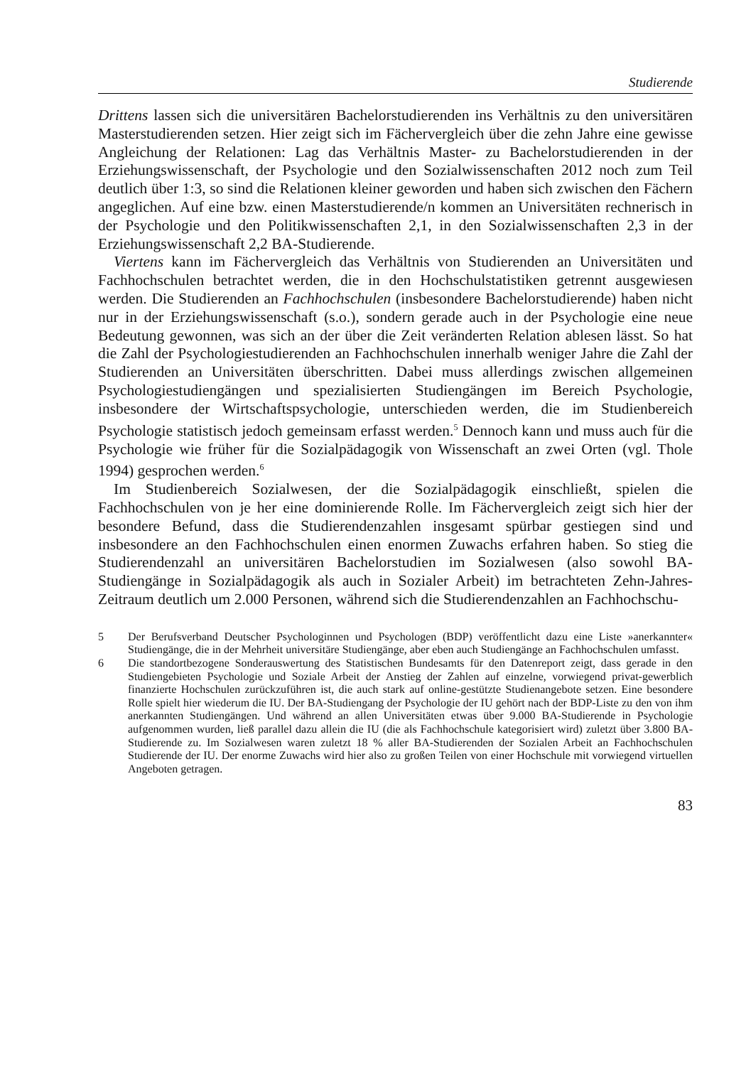Studierende
Drittens lassen sich die universitären Bachelorstudierenden ins Verhältnis zu den universitären Masterstudierenden setzen. Hier zeigt sich im Fächervergleich über die zehn Jahre eine gewisse Angleichung der Relationen: Lag das Verhältnis Master- zu Bachelorstudierenden in der Erziehungswissenschaft, der Psychologie und den Sozialwissenschaften 2012 noch zum Teil deutlich über 1:3, so sind die Relationen kleiner geworden und haben sich zwischen den Fächern angeglichen. Auf eine bzw. einen Masterstudierende/n kommen an Universitäten rechnerisch in der Psychologie und den Politikwissenschaften 2,1, in den Sozialwissenschaften 2,3 in der Erziehungswissenschaft 2,2 BA-Studierende.
Viertens kann im Fächervergleich das Verhältnis von Studierenden an Universitäten und Fachhochschulen betrachtet werden, die in den Hochschulstatistiken getrennt ausgewiesen werden. Die Studierenden an Fachhochschulen (insbesondere Bachelorstudierende) haben nicht nur in der Erziehungswissenschaft (s.o.), sondern gerade auch in der Psychologie eine neue Bedeutung gewonnen, was sich an der über die Zeit veränderten Relation ablesen lässt. So hat die Zahl der Psychologiestudierenden an Fachhochschulen innerhalb weniger Jahre die Zahl der Studierenden an Universitäten überschritten. Dabei muss allerdings zwischen allgemeinen Psychologiestudiengängen und spezialisierten Studiengängen im Bereich Psychologie, insbesondere der Wirtschaftspsychologie, unterschieden werden, die im Studienbereich Psychologie statistisch jedoch gemeinsam erfasst werden.<sup>5</sup> Dennoch kann und muss auch für die Psychologie wie früher für die Sozialpädagogik von Wissenschaft an zwei Orten (vgl. Thole 1994) gesprochen werden.<sup>6</sup>
Im Studienbereich Sozialwesen, der die Sozialpädagogik einschließt, spielen die Fachhochschulen von je her eine dominierende Rolle. Im Fächervergleich zeigt sich hier der besondere Befund, dass die Studierendenzahlen insgesamt spürbar gestiegen sind und insbesondere an den Fachhochschulen einen enormen Zuwachs erfahren haben. So stieg die Studierendenzahl an universitären Bachelorstudien im Sozialwesen (also sowohl BA-Studiengänge in Sozialpädagogik als auch in Sozialer Arbeit) im betrachteten Zehn-Jahres-Zeitraum deutlich um 2.000 Personen, während sich die Studierendenzahlen an Fachhochschu-
5 Der Berufsverband Deutscher Psychologinnen und Psychologen (BDP) veröffentlicht dazu eine Liste »anerkannter« Studiengänge, die in der Mehrheit universitäre Studiengänge, aber eben auch Studiengänge an Fachhochschulen umfasst.
6 Die standortbezogene Sonderauswertung des Statistischen Bundesamts für den Datenreport zeigt, dass gerade in den Studiengebieten Psychologie und Soziale Arbeit der Anstieg der Zahlen auf einzelne, vorwiegend privat-gewerblich finanzierte Hochschulen zurückzuführen ist, die auch stark auf online-gestützte Studienangebote setzen. Eine besondere Rolle spielt hier wiederum die IU. Der BA-Studiengang der Psychologie der IU gehört nach der BDP-Liste zu den von ihm anerkannten Studiengängen. Und während an allen Universitäten etwas über 9.000 BA-Studierende in Psychologie aufgenommen wurden, ließ parallel dazu allein die IU (die als Fachhochschule kategorisiert wird) zuletzt über 3.800 BA-Studierende zu. Im Sozialwesen waren zuletzt 18 % aller BA-Studierenden der Sozialen Arbeit an Fachhochschulen Studierende der IU. Der enorme Zuwachs wird hier also zu großen Teilen von einer Hochschule mit vorwiegend virtuellen Angeboten getragen.
83